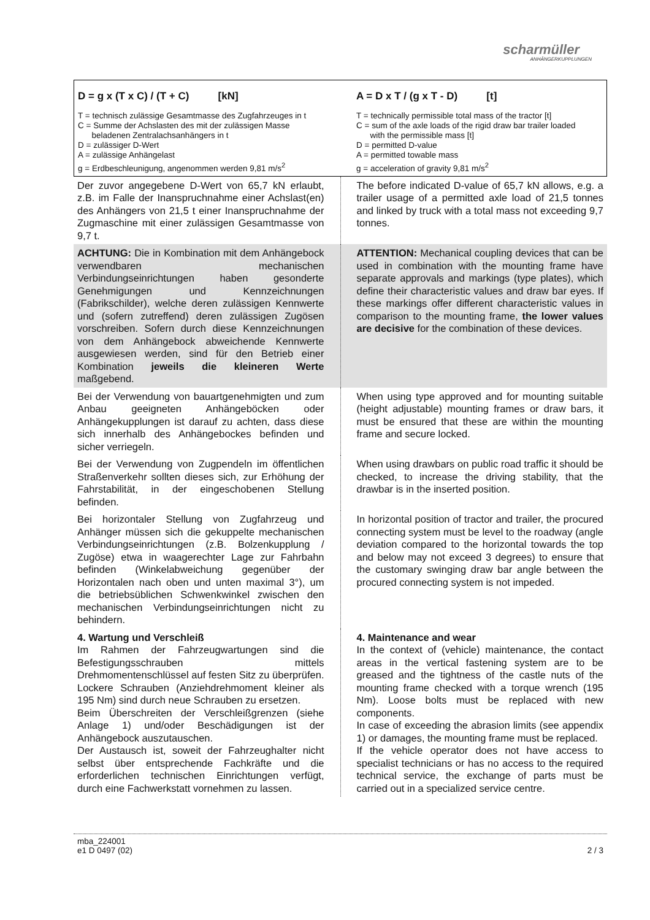scharmüller
ANHÄNGERKUPPLUNGEN
| D = g x (T x C) / (T + C) [kN] T = technisch zulässige Gesamtmasse des Zugfahrzeuges in t C = Summe der Achslasten des mit der zulässigen Masse beladenen Zentralachsanhängers in t D = zulässiger D-Wert A = zulässige Anhängelast g = Erdbeschleunigung, angenommen werden 9,81 m/s<sup>2</sup> | A = D x T / (g x T - D) [t] T = technically permissible total mass of the tractor [t] C = sum of the axle loads of the rigid draw bar trailer loaded with the permissible mass [t] D = permitted D-value A = permitted towable mass g = acceleration of gravity 9,81 m/s<sup>2</sup> |
| Der zuvor angegebene D-Wert von 65,7 kN erlaubt, z.B. im Falle der Inanspruchnahme einer Achslast(en) des Anhängers von 21,5 t einer Inanspruchnahme der Zugmaschine mit einer zulässigen Gesamtmasse von 9,7 t. | The before indicated D-value of 65,7 kN allows, e.g. a trailer usage of a permitted axle load of 21,5 tonnes and linked by truck with a total mass not exceeding 9,7 tonnes. |
| ACHTUNG: Die in Kombination mit dem Anhängebock verwendbaren mechanischen Verbindungseinrichtungen haben gesonderte Genehmigungen und Kennzeichnungen (Fabrikschilder), welche deren zulässigen Kennwerte und (sofern zutreffend) deren zulässigen Zugösen vorschreiben. Sofern durch diese Kennzeichnungen von dem Anhängebock abweichende Kennwerte ausgewiesen werden, sind für den Betrieb einer Kombination jeweils die kleineren Werte maßgebend. | ATTENTION: Mechanical coupling devices that can be used in combination with the mounting frame have separate approvals and markings (type plates), which define their characteristic values and draw bar eyes. If these markings offer different characteristic values in comparison to the mounting frame, the lower values are decisive for the combination of these devices. |
| Bei der Verwendung von bauartgenehmigten und zum Anbau geeigneten Anhängeböcken oder Anhängekupplungen ist darauf zu achten, dass diese sich innerhalb des Anhängebockes befinden und sicher verriegeln. | When using type approved and for mounting suitable (height adjustable) mounting frames or draw bars, it must be ensured that these are within the mounting frame and secure locked. |
| Bei der Verwendung von Zugpendeln im öffentlichen Straßenverkehr sollten dieses sich, zur Erhöhung der Fahrstabilität, in der eingeschobenen Stellung befinden. | When using drawbars on public road traffic it should be checked, to increase the driving stability, that the drawbar is in the inserted position. |
| Bei horizontaler Stellung von Zugfahrzeug und Anhänger müssen sich die gekuppelte mechanischen Verbindungseinrichtungen (z.B. Bolzenkupplung / Zugöse) etwa in waagerechter Lage zur Fahrbahn befinden (Winkelabweichung gegenüber der Horizontalen nach oben und unten maximal 3°), um die betriebsüblichen Schwenkwinkel zwischen den mechanischen Verbindungseinrichtungen nicht zu behindern. | In horizontal position of tractor and trailer, the procured connecting system must be level to the roadway (angle deviation compared to the horizontal towards the top and below may not exceed 3 degrees) to ensure that the customary swinging draw bar angle between the procured connecting system is not impeded. |
| 4. Wartung und Verschleiß Im Rahmen der Fahrzeugwartungen sind die Befestigungsschrauben mittels Drehmomentenschlüssel auf festen Sitz zu überprüfen. Lockere Schrauben (Anziehdrehmoment kleiner als 195 Nm) sind durch neue Schrauben zu ersetzen. Beim Überschreiten der Verschleißgrenzen (siehe Anlage 1) und/oder Beschädigungen ist der Anhängebock auszutauschen. Der Austausch ist, soweit der Fahrzeughalter nicht selbst über entsprechende Fachkräfte und die erforderlichen technischen Einrichtungen verfügt, durch eine Fachwerkstatt vornehmen zu lassen. | 4. Maintenance and wear In the context of (vehicle) maintenance, the contact areas in the vertical fastening system are to be greased and the tightness of the castle nuts of the mounting frame checked with a torque wrench (195 Nm). Loose bolts must be replaced with new components. In case of exceeding the abrasion limits (see appendix 1) or damages, the mounting frame must be replaced. If the vehicle operator does not have access to specialist technicians or has no access to the required technical service, the exchange of parts must be carried out in a specialized service centre. |
mba_224001
e1 D 0497 (02)
2 / 3